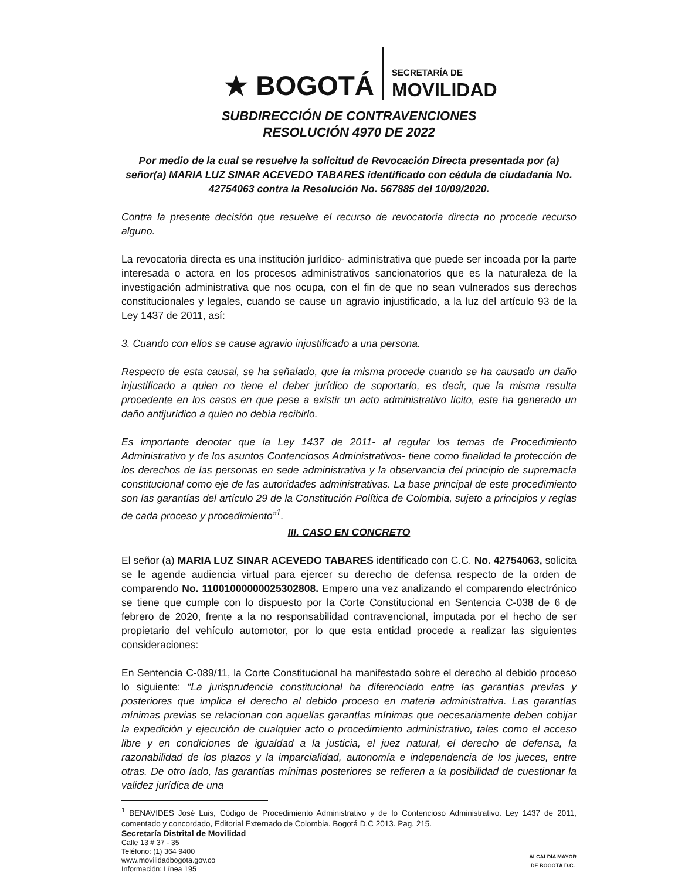★ BOGOTÁ
SECRETARÍA DE
MOVILIDAD
SUBDIRECCIÓN DE CONTRAVENCIONES
RESOLUCIÓN 4970 DE 2022
Por medio de la cual se resuelve la solicitud de Revocación Directa presentada por (a) señor(a) MARIA LUZ SINAR ACEVEDO TABARES identificado con cédula de ciudadanía No. 42754063 contra la Resolución No. 567885 del 10/09/2020.
Contra la presente decisión que resuelve el recurso de revocatoria directa no procede recurso alguno.
La revocatoria directa es una institución jurídico- administrativa que puede ser incoada por la parte interesada o actora en los procesos administrativos sancionatorios que es la naturaleza de la investigación administrativa que nos ocupa, con el fin de que no sean vulnerados sus derechos constitucionales y legales, cuando se cause un agravio injustificado, a la luz del artículo 93 de la Ley 1437 de 2011, así:
3. Cuando con ellos se cause agravio injustificado a una persona.
Respecto de esta causal, se ha señalado, que la misma procede cuando se ha causado un daño injustificado a quien no tiene el deber jurídico de soportarlo, es decir, que la misma resulta procedente en los casos en que pese a existir un acto administrativo lícito, este ha generado un daño antijurídico a quien no debía recibirlo.
Es importante denotar que la Ley 1437 de 2011- al regular los temas de Procedimiento Administrativo y de los asuntos Contenciosos Administrativos- tiene como finalidad la protección de los derechos de las personas en sede administrativa y la observancia del principio de supremacía constitucional como eje de las autoridades administrativas. La base principal de este procedimiento son las garantías del artículo 29 de la Constitución Política de Colombia, sujeto a principios y reglas de cada proceso y procedimiento”<sup>1</sup>.
III. CASO EN CONCRETO
El señor (a) MARIA LUZ SINAR ACEVEDO TABARES identificado con C.C. No. 42754063, solicita se le agende audiencia virtual para ejercer su derecho de defensa respecto de la orden de comparendo No. 11001000000025302808. Empero una vez analizando el comparendo electrónico se tiene que cumple con lo dispuesto por la Corte Constitucional en Sentencia C-038 de 6 de febrero de 2020, frente a la no responsabilidad contravencional, imputada por el hecho de ser propietario del vehículo automotor, por lo que esta entidad procede a realizar las siguientes consideraciones:
En Sentencia C-089/11, la Corte Constitucional ha manifestado sobre el derecho al debido proceso lo siguiente: “La jurisprudencia constitucional ha diferenciado entre las garantías previas y posteriores que implica el derecho al debido proceso en materia administrativa. Las garantías mínimas previas se relacionan con aquellas garantías mínimas que necesariamente deben cobijar la expedición y ejecución de cualquier acto o procedimiento administrativo, tales como el acceso libre y en condiciones de igualdad a la justicia, el juez natural, el derecho de defensa, la razonabilidad de los plazos y la imparcialidad, autonomía e independencia de los jueces, entre otras. De otro lado, las garantías mínimas posteriores se refieren a la posibilidad de cuestionar la validez jurídica de una
<sup>1</sup> BENAVIDES José Luis, Código de Procedimiento Administrativo y de lo Contencioso Administrativo. Ley 1437 de 2011, comentado y concordado, Editorial Externado de Colombia. Bogotá D.C 2013. Pag. 215.
Secretaría Distrital de Movilidad
Calle 13 # 37 - 35
Teléfono: (1) 364 9400
www.movilidadbogota.gov.co
Información: Línea 195
ALCALDÍA MAYOR
DE BOGOTÁ D.C.